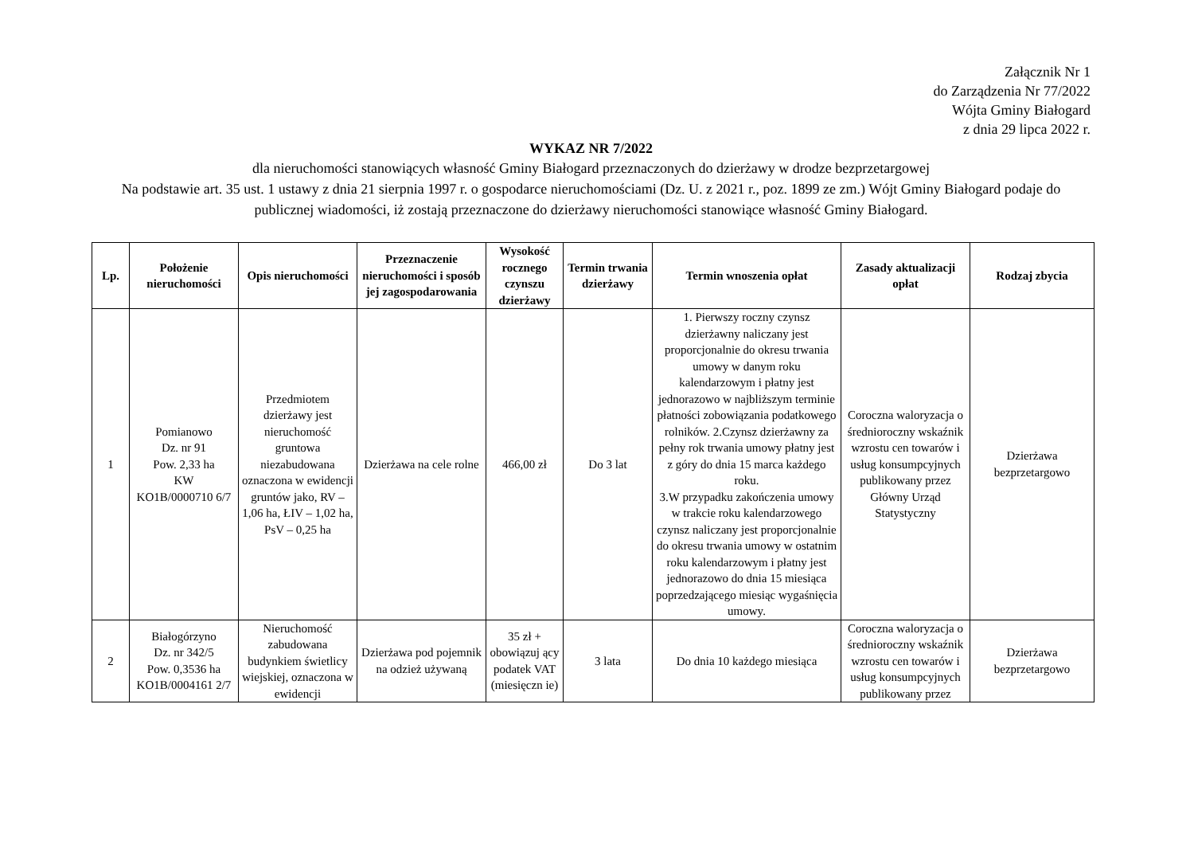Załącznik Nr 1
do Zarządzenia Nr 77/2022
Wójta Gminy Białogard
z dnia 29 lipca 2022 r.
WYKAZ NR 7/2022
dla nieruchomości stanowiących własność Gminy Białogard przeznaczonych do dzierżawy w drodze bezprzetargowej
Na podstawie art. 35 ust. 1 ustawy z dnia 21 sierpnia 1997 r. o gospodarce nieruchomościami (Dz. U. z 2021 r., poz. 1899 ze zm.) Wójt Gminy Białogard podaje do publicznej wiadomości, iż zostają przeznaczone do dzierżawy nieruchomości stanowiące własność Gminy Białogard.
| Lp. | Położenie nieruchomości | Opis nieruchomości | Przeznaczenie nieruchomości i sposób jej zagospodarowania | Wysokość rocznego czynszu dzierżawy | Termin trwania dzierżawy | Termin wnoszenia opłat | Zasady aktualizacji opłat | Rodzaj zbycia |
| --- | --- | --- | --- | --- | --- | --- | --- | --- |
| 1 | Pomianowo Dz. nr 91 Pow. 2,33 ha KW KO1B/0000710 6/7 | Przedmiotem dzierżawy jest nieruchomość gruntowa niezabudowana oznaczona w ewidencji gruntów jako, RV – 1,06 ha, ŁIV – 1,02 ha, PsV – 0,25 ha | Dzierżawa na cele rolne | 466,00 zł | Do 3 lat | 1. Pierwszy roczny czynsz dzierżawny naliczany jest proporcjonalnie do okresu trwania umowy w danym roku kalendarzowym i płatny jest jednorazowo w najbliższym terminie płatności zobowiązania podatkowego rolników. 2.Czynsz dzierżawny za pełny rok trwania umowy płatny jest z góry do dnia 15 marca każdego roku. 3.W przypadku zakończenia umowy w trakcie roku kalendarzowego czynsz naliczany jest proporcjonalnie do okresu trwania umowy w ostatnim roku kalendarzowym i płatny jest jednorazowo do dnia 15 miesiąca poprzedzającego miesiąc wygaśnięcia umowy. | Coroczna waloryzacja o średnioroczny wskaźnik wzrostu cen towarów i usług konsumpcyjnych publikowany przez Główny Urząd Statystyczny | Dzierżawa bezprzetargowo |
| 2 | Białogórzyno Dz. nr 342/5 Pow. 0,3536 ha KO1B/0004161 2/7 | Nieruchomość zabudowana budynkiem świetlicy wiejskiej, oznaczona w ewidencji | Dzierżawa pod pojemnik na odzież używaną | 35 zł + obowiązuj ący podatek VAT (miesięczn ie) | 3 lata | Do dnia 10 każdego miesiąca | Coroczna waloryzacja o średnioroczny wskaźnik wzrostu cen towarów i usług konsumpcyjnych publikowany przez | Dzierżawa bezprzetargowo |